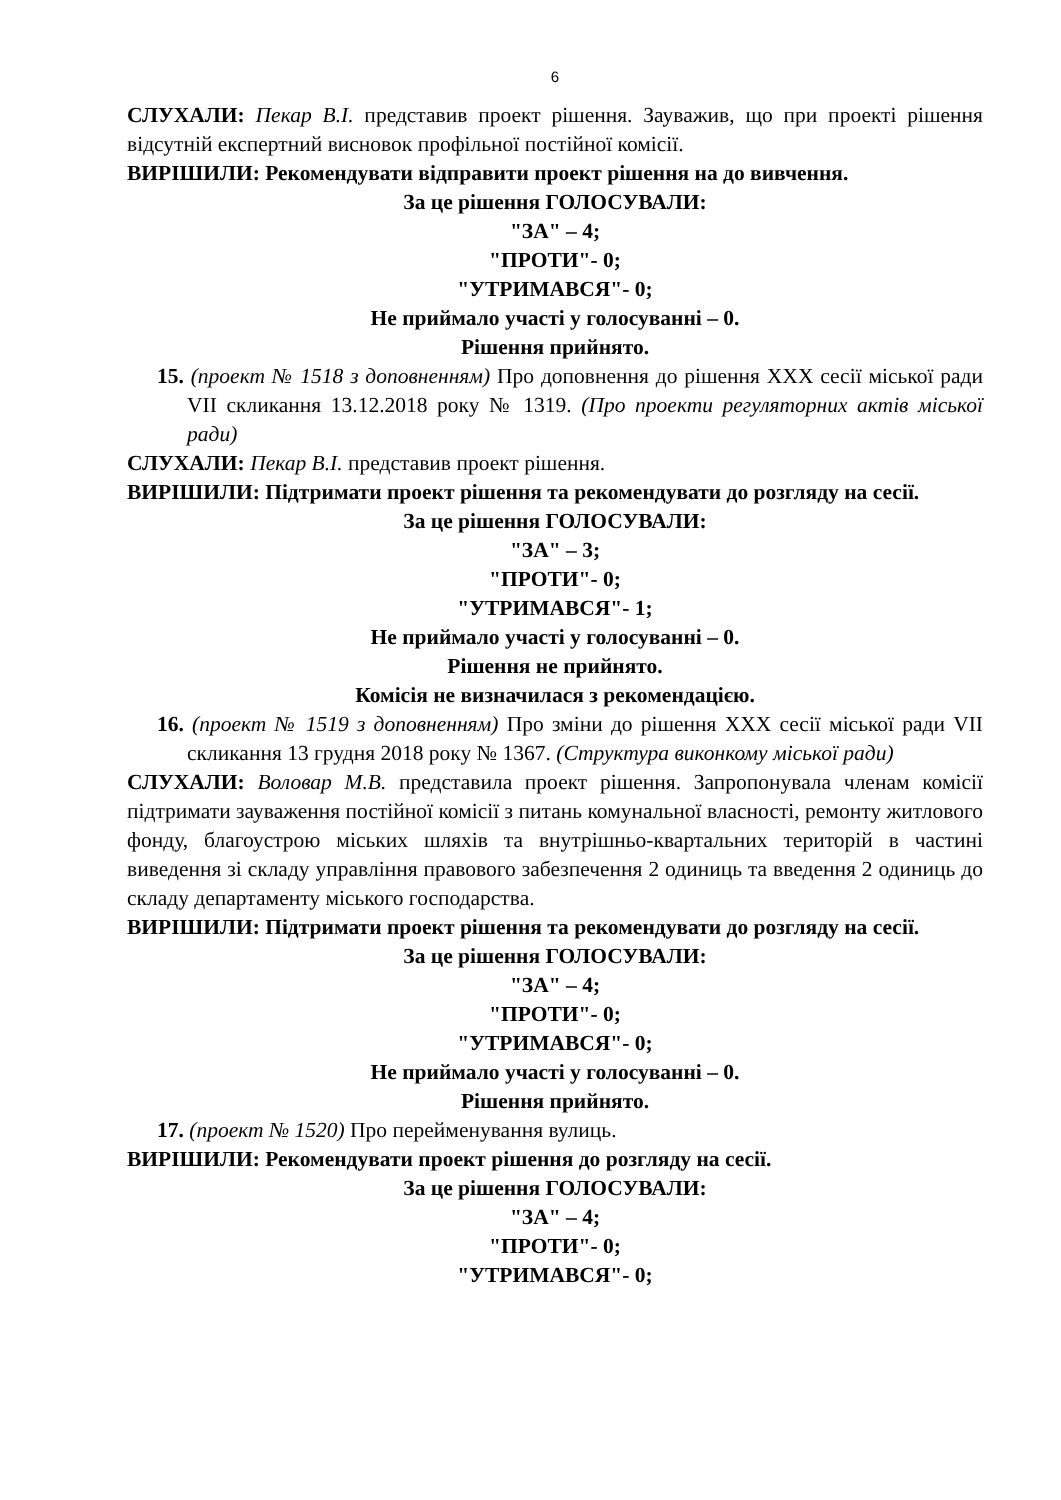6
СЛУХАЛИ: Пекар В.І. представив проект рішення. Зауважив, що при проекті рішення відсутній експертний висновок профільної постійної комісії.
ВИРІШИЛИ: Рекомендувати відправити проект рішення на до вивчення.
За це рішення ГОЛОСУВАЛИ:
"ЗА" – 4;
"ПРОТИ"- 0;
"УТРИМАВСЯ"- 0;
Не приймало участі у голосуванні – 0.
Рішення прийнято.
15. (проект № 1518 з доповненням) Про доповнення до рішення XXX сесії міської ради VII скликання 13.12.2018 року № 1319. (Про проекти регуляторних актів міської ради)
СЛУХАЛИ: Пекар В.І. представив проект рішення.
ВИРІШИЛИ: Підтримати проект рішення та рекомендувати до розгляду на сесії.
За це рішення ГОЛОСУВАЛИ:
"ЗА" – 3;
"ПРОТИ"- 0;
"УТРИМАВСЯ"- 1;
Не приймало участі у голосуванні – 0.
Рішення не прийнято.
Комісія не визначилася з рекомендацією.
16. (проект № 1519 з доповненням) Про зміни до рішення XXX сесії міської ради VII скликання 13 грудня 2018 року № 1367. (Структура виконкому міської ради)
СЛУХАЛИ: Воловар М.В. представила проект рішення. Запропонувала членам комісії підтримати зауваження постійної комісії з питань комунальної власності, ремонту житлового фонду, благоустрою міських шляхів та внутрішньо-квартальних територій в частині виведення зі складу управління правового забезпечення 2 одиниць та введення 2 одиниць до складу департаменту міського господарства.
ВИРІШИЛИ: Підтримати проект рішення та рекомендувати до розгляду на сесії.
За це рішення ГОЛОСУВАЛИ:
"ЗА" – 4;
"ПРОТИ"- 0;
"УТРИМАВСЯ"- 0;
Не приймало участі у голосуванні – 0.
Рішення прийнято.
17. (проект № 1520) Про перейменування вулиць.
ВИРІШИЛИ: Рекомендувати проект рішення до розгляду на сесії.
За це рішення ГОЛОСУВАЛИ:
"ЗА" – 4;
"ПРОТИ"- 0;
"УТРИМАВСЯ"- 0;